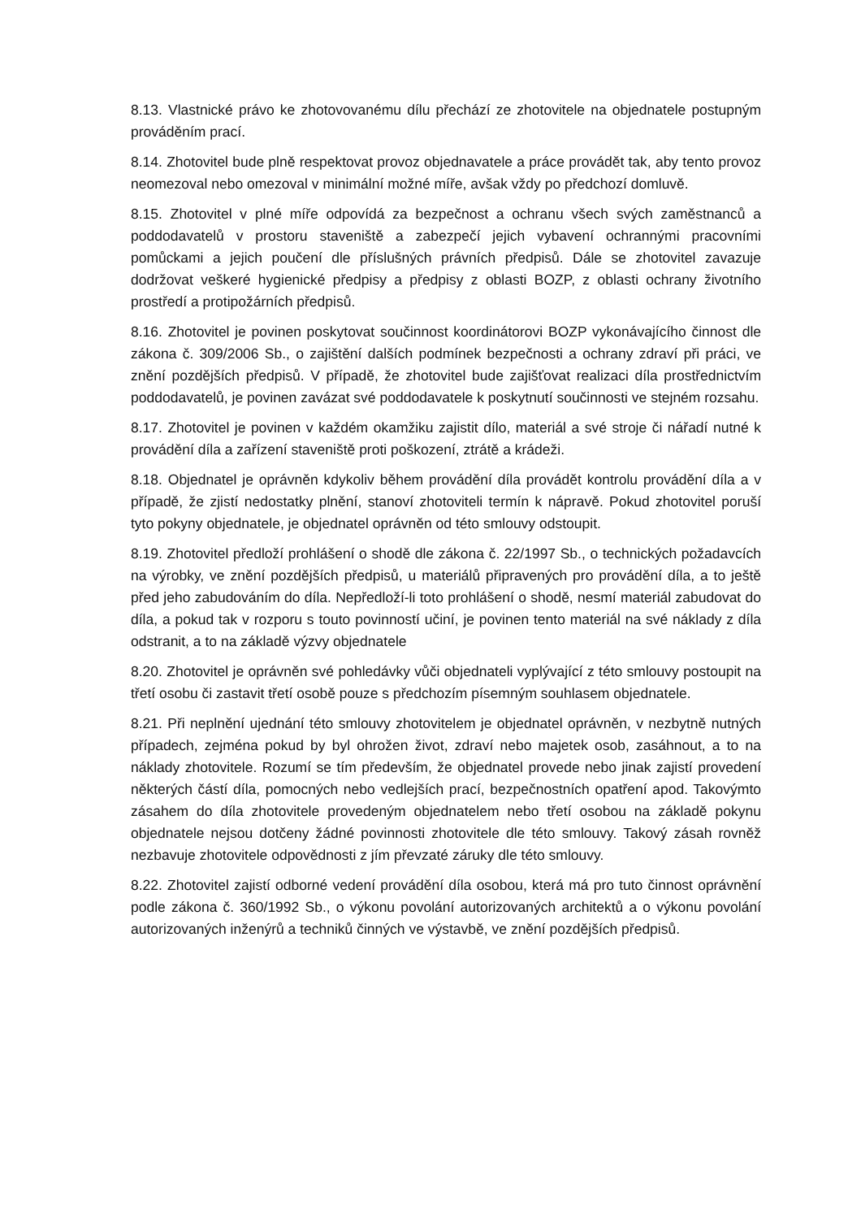8.13. Vlastnické právo ke zhotovovanému dílu přechází ze zhotovitele na objednatele postupným prováděním prací.
8.14. Zhotovitel bude plně respektovat provoz objednavatele a práce provádět tak, aby tento provoz neomezoval nebo omezoval v minimální možné míře, avšak vždy po předchozí domluvě.
8.15. Zhotovitel v plné míře odpovídá za bezpečnost a ochranu všech svých zaměstnanců a poddodavatelů v prostoru staveniště a zabezpečí jejich vybavení ochrannými pracovními pomůckami a jejich poučení dle příslušných právních předpisů. Dále se zhotovitel zavazuje dodržovat veškeré hygienické předpisy a předpisy z oblasti BOZP, z oblasti ochrany životního prostředí a protipožárních předpisů.
8.16. Zhotovitel je povinen poskytovat součinnost koordinátorovi BOZP vykonávajícího činnost dle zákona č. 309/2006 Sb., o zajištění dalších podmínek bezpečnosti a ochrany zdraví při práci, ve znění pozdějších předpisů. V případě, že zhotovitel bude zajišťovat realizaci díla prostřednictvím poddodavatelů, je povinen zavázat své poddodavatele k poskytnutí součinnosti ve stejném rozsahu.
8.17. Zhotovitel je povinen v každém okamžiku zajistit dílo, materiál a své stroje či nářadí nutné k provádění díla a zařízení staveniště proti poškození, ztrátě a krádeži.
8.18. Objednatel je oprávněn kdykoliv během provádění díla provádět kontrolu provádění díla a v případě, že zjistí nedostatky plnění, stanoví zhotoviteli termín k nápravě. Pokud zhotovitel poruší tyto pokyny objednatele, je objednatel oprávněn od této smlouvy odstoupit.
8.19. Zhotovitel předloží prohlášení o shodě dle zákona č. 22/1997 Sb., o technických požadavcích na výrobky, ve znění pozdějších předpisů, u materiálů připravených pro provádění díla, a to ještě před jeho zabudováním do díla. Nepředloží-li toto prohlášení o shodě, nesmí materiál zabudovat do díla, a pokud tak v rozporu s touto povinností učiní, je povinen tento materiál na své náklady z díla odstranit, a to na základě výzvy objednatele
8.20. Zhotovitel je oprávněn své pohledávky vůči objednateli vyplývající z této smlouvy postoupit na třetí osobu či zastavit třetí osobě pouze s předchozím písemným souhlasem objednatele.
8.21. Při neplnění ujednání této smlouvy zhotovitelem je objednatel oprávněn, v nezbytně nutných případech, zejména pokud by byl ohrožen život, zdraví nebo majetek osob, zasáhnout, a to na náklady zhotovitele. Rozumí se tím především, že objednatel provede nebo jinak zajistí provedení některých částí díla, pomocných nebo vedlejších prací, bezpečnostních opatření apod. Takovýmto zásahem do díla zhotovitele provedeným objednatelem nebo třetí osobou na základě pokynu objednatele nejsou dotčeny žádné povinnosti zhotovitele dle této smlouvy. Takový zásah rovněž nezbavuje zhotovitele odpovědnosti z jím převzaté záruky dle této smlouvy.
8.22. Zhotovitel zajistí odborné vedení provádění díla osobou, která má pro tuto činnost oprávnění podle zákona č. 360/1992 Sb., o výkonu povolání autorizovaných architektů a o výkonu povolání autorizovaných inženýrů a techniků činných ve výstavbě, ve znění pozdějších předpisů.